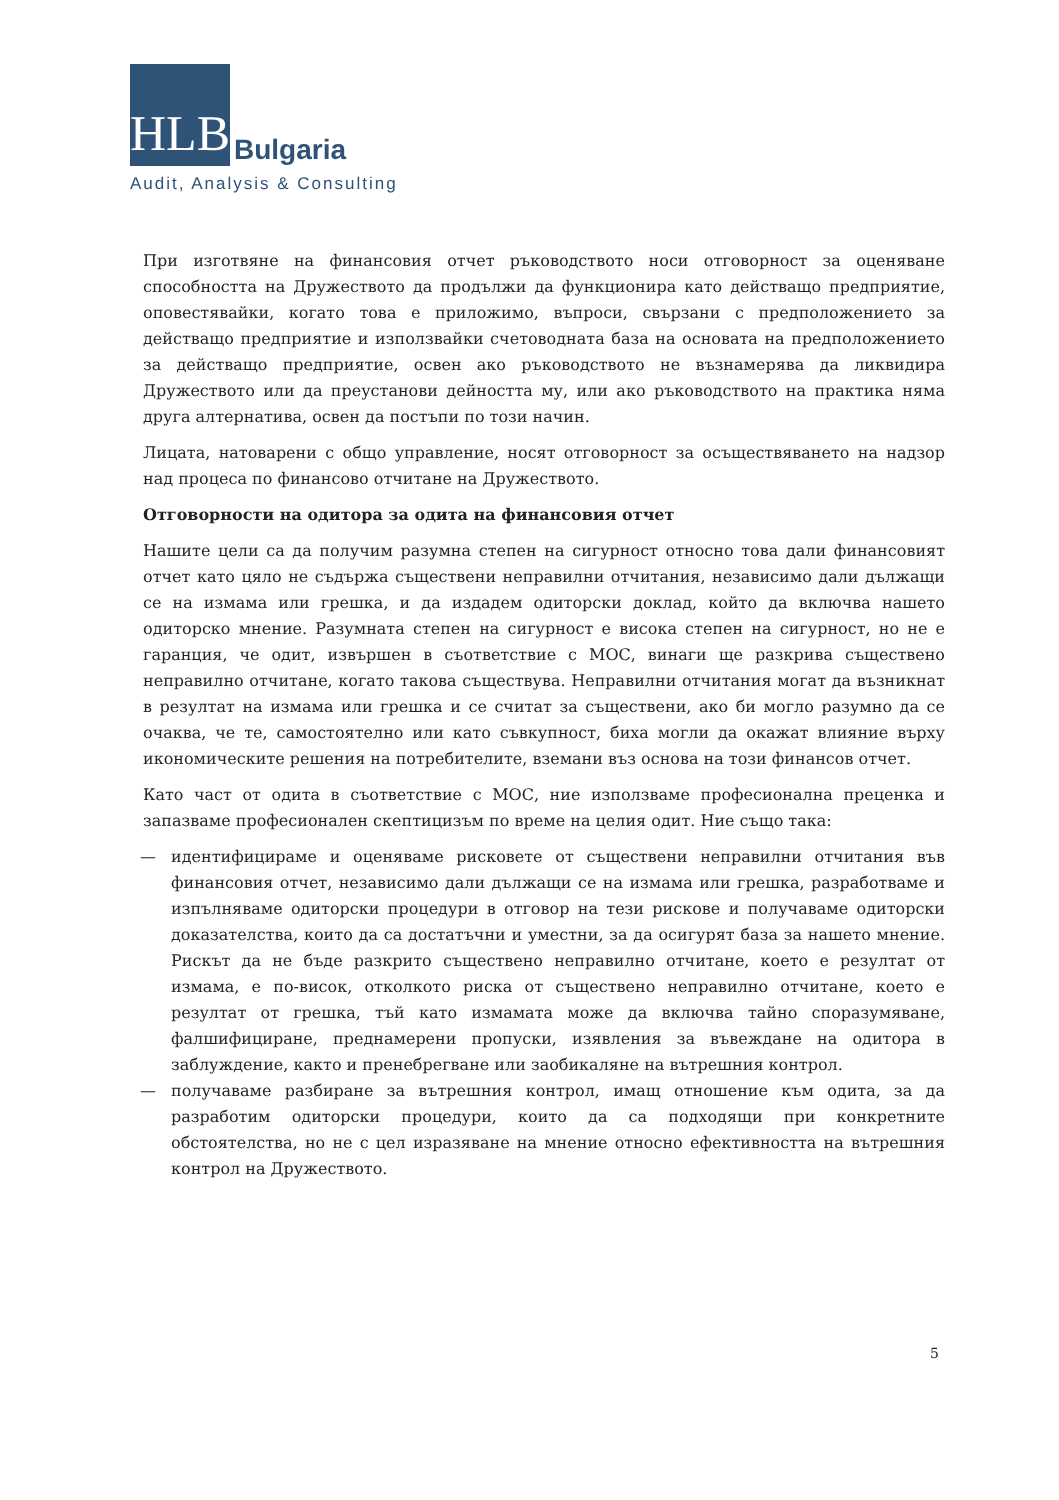HLB
Bulgaria
Audit, Analysis & Consulting
При изготвяне на финансовия отчет ръководството носи отговорност за оценяване способността на Дружеството да продължи да функционира като действащо предприятие, оповестявайки, когато това е приложимо, въпроси, свързани с предположението за действащо предприятие и използвайки счетоводната база на основата на предположението за действащо предприятие, освен ако ръководството не възнамерява да ликвидира Дружеството или да преустанови дейността му, или ако ръководството на практика няма друга алтернатива, освен да постъпи по този начин.
Лицата, натоварени с общо управление, носят отговорност за осъществяването на надзор над процеса по финансово отчитане на Дружеството.
Отговорности на одитора за одита на финансовия отчет
Нашите цели са да получим разумна степен на сигурност относно това дали финансовият отчет като цяло не съдържа съществени неправилни отчитания, независимо дали дължащи се на измама или грешка, и да издадем одиторски доклад, който да включва нашето одиторско мнение. Разумната степен на сигурност е висока степен на сигурност, но не е гаранция, че одит, извършен в съответствие с МОС, винаги ще разкрива съществено неправилно отчитане, когато такова съществува. Неправилни отчитания могат да възникнат в резултат на измама или грешка и се считат за съществени, ако би могло разумно да се очаква, че те, самостоятелно или като съвкупност, биха могли да окажат влияние върху икономическите решения на потребителите, вземани въз основа на този финансов отчет.
Като част от одита в съответствие с МОС, ние използваме професионална преценка и запазваме професионален скептицизъм по време на целия одит. Ние също така:
— идентифицираме и оценяваме рисковете от съществени неправилни отчитания във финансовия отчет, независимо дали дължащи се на измама или грешка, разработваме и изпълняваме одиторски процедури в отговор на тези рискове и получаваме одиторски доказателства, които да са достатъчни и уместни, за да осигурят база за нашето мнение. Рискът да не бъде разкрито съществено неправилно отчитане, което е резултат от измама, е по-висок, отколкото риска от съществено неправилно отчитане, което е резултат от грешка, тъй като измамата може да включва тайно споразумяване, фалшифициране, преднамерени пропуски, изявления за въвеждане на одитора в заблуждение, както и пренебрегване или заобикаляне на вътрешния контрол.
— получаваме разбиране за вътрешния контрол, имащ отношение към одита, за да разработим одиторски процедури, които да са подходящи при конкретните обстоятелства, но не с цел изразяване на мнение относно ефективността на вътрешния контрол на Дружеството.
5